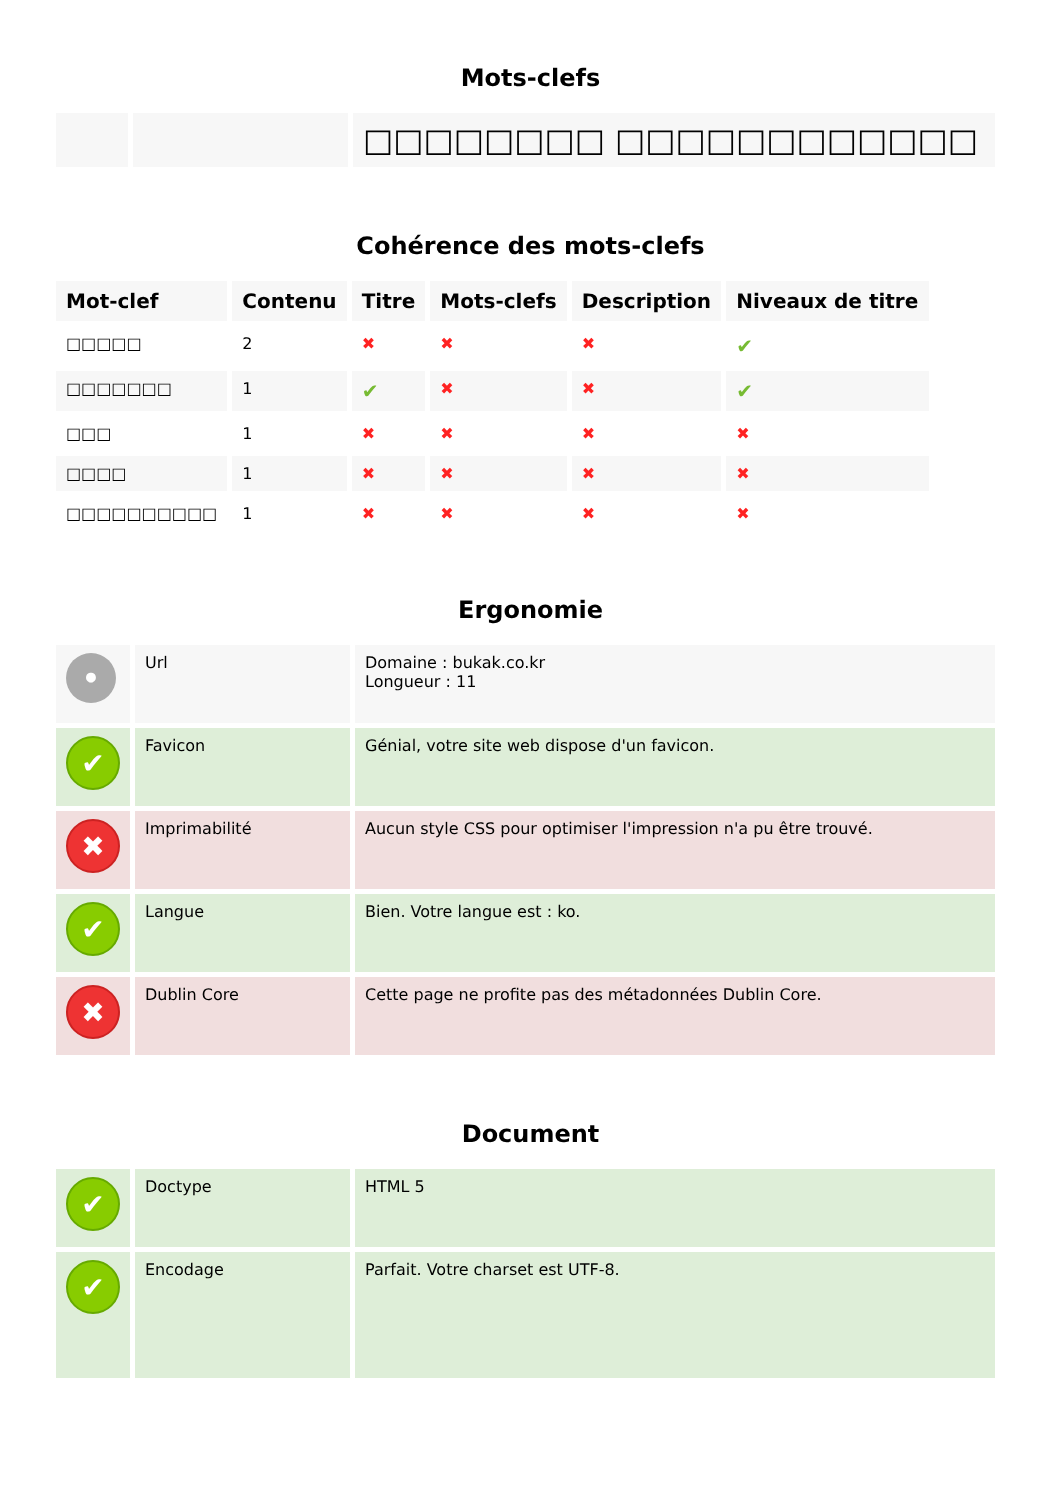Mots-clefs
| | | □□□□□□□□ □□□□□□□□□□□□ |
Cohérence des mots-clefs
| Mot-clef | Contenu | Titre | Mots-clefs | Description | Niveaux de titre |
| --- | --- | --- | --- | --- | --- |
| □□□□□ | 2 | ✖ | ✖ | ✖ | ✔ |
| □□□□□□□ | 1 | ✔ | ✖ | ✖ | ✔ |
| □□□ | 1 | ✖ | ✖ | ✖ | ✖ |
| □□□□ | 1 | ✖ | ✖ | ✖ | ✖ |
| □□□□□□□□□□ | 1 | ✖ | ✖ | ✖ | ✖ |
Ergonomie
| • | Url | Domaine : bukak.co.kr Longueur : 11 |
| ✔ | Favicon | Génial, votre site web dispose d'un favicon. |
| ✖ | Imprimabilité | Aucun style CSS pour optimiser l'impression n'a pu être trouvé. |
| ✔ | Langue | Bien. Votre langue est : ko. |
| ✖ | Dublin Core | Cette page ne profite pas des métadonnées Dublin Core. |
Document
| ✔ | Doctype | HTML 5 |
| ✔ | Encodage | Parfait. Votre charset est UTF-8. |